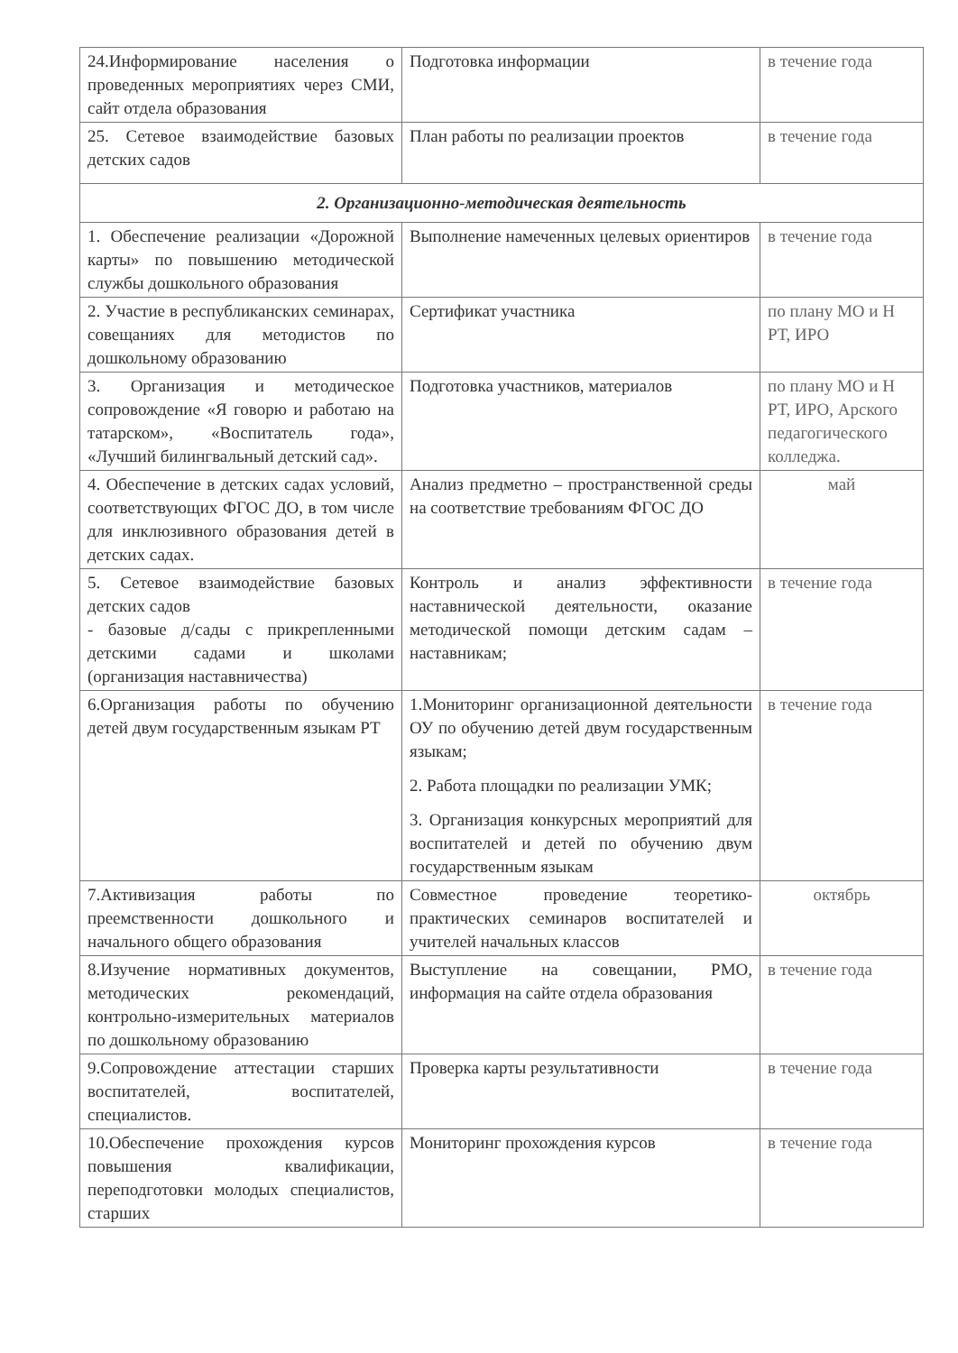| 24.Информирование населения о проведенных мероприятиях через СМИ, сайт отдела образования | Подготовка информации | в течение года |
| 25. Сетевое взаимодействие базовых детских садов | План работы по реализации проектов | в течение года |
| 2. Организационно-методическая деятельность | | |
| 1. Обеспечение реализации «Дорожной карты» по повышению методической службы дошкольного образования | Выполнение намеченных целевых ориентиров | в течение года |
| 2. Участие в республиканских семинарах, совещаниях для методистов по дошкольному образованию | Сертификат участника | по плану МО и Н РТ, ИРО |
| 3. Организация и методическое сопровождение «Я говорю и работаю на татарском», «Воспитатель года», «Лучший билингвальный детский сад». | Подготовка участников, материалов | по плану МО и Н РТ, ИРО, Арского педагогического колледжа. |
| 4. Обеспечение в детских садах условий, соответствующих ФГОС ДО, в том числе для инклюзивного образования детей в детских садах. | Анализ предметно – пространственной среды на соответствие требованиям ФГОС ДО | май |
| 5. Сетевое взаимодействие базовых детских садов - базовые д/сады с прикрепленными детскими садами и школами (организация наставничества) | Контроль и анализ эффективности наставнической деятельности, оказание методической помощи детским садам – наставникам; | в течение года |
| 6.Организация работы по обучению детей двум государственным языкам РТ | 1.Мониторинг организационной деятельности ОУ по обучению детей двум государственным языкам; 2. Работа площадки по реализации УМК; 3. Организация конкурсных мероприятий для воспитателей и детей по обучению двум государственным языкам | в течение года |
| 7.Активизация работы по преемственности дошкольного и начального общего образования | Совместное проведение теоретико-практических семинаров воспитателей и учителей начальных классов | октябрь |
| 8.Изучение нормативных документов, методических рекомендаций, контрольно-измерительных материалов по дошкольному образованию | Выступление на совещании, РМО, информация на сайте отдела образования | в течение года |
| 9.Сопровождение аттестации старших воспитателей, воспитателей, специалистов. | Проверка карты результативности | в течение года |
| 10.Обеспечение прохождения курсов повышения квалификации, переподготовки молодых специалистов, старших | Мониторинг прохождения курсов | в течение года |